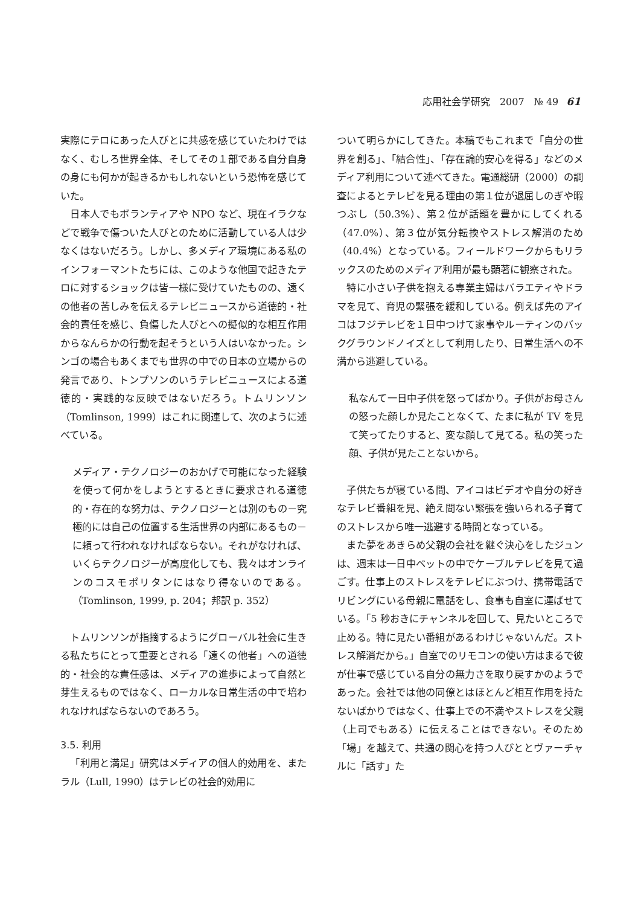応用社会学研究　2007　№ 49 61
実際にテロにあった人びとに共感を感じていたわけではなく、むしろ世界全体、そしてその１部である自分自身の身にも何かが起きるかもしれないという恐怖を感じていた。
日本人でもボランティアや NPO など、現在イラクなどで戦争で傷ついた人びとのために活動している人は少なくはないだろう。しかし、多メディア環境にある私のインフォーマントたちには、このような他国で起きたテロに対するショックは皆一様に受けていたものの、遠くの他者の苦しみを伝えるテレビニュースから道徳的・社会的責任を感じ、負傷した人びとへの擬似的な相互作用からなんらかの行動を起そうという人はいなかった。シンゴの場合もあくまでも世界の中での日本の立場からの発言であり、トンプソンのいうテレビニュースによる道徳的・実践的な反映ではないだろう。トムリンソン（Tomlinson, 1999）はこれに関連して、次のように述べている。
メディア・テクノロジーのおかげで可能になった経験を使って何かをしようとするときに要求される道徳的・存在的な努力は、テクノロジーとは別のもの－究極的には自己の位置する生活世界の内部にあるもの－に頼って行われなければならない。それがなければ、いくらテクノロジーが高度化しても、我々はオンラインのコスモポリタンにはなり得ないのである。（Tomlinson, 1999, p. 204；邦訳 p. 352）
トムリンソンが指摘するようにグローバル社会に生きる私たちにとって重要とされる「遠くの他者」への道徳的・社会的な責任感は、メディアの進歩によって自然と芽生えるものではなく、ローカルな日常生活の中で培われなければならないのであろう。
3.5. 利用
「利用と満足」研究はメディアの個人的効用を、またラル（Lull, 1990）はテレビの社会的効用に
ついて明らかにしてきた。本稿でもこれまで「自分の世界を創る」、「結合性」、「存在論的安心を得る」などのメディア利用について述べてきた。電通総研（2000）の調査によるとテレビを見る理由の第１位が退屈しのぎや暇つぶし（50.3%）、第２位が話題を豊かにしてくれる（47.0%）、第３位が気分転換やストレス解消のため（40.4%）となっている。フィールドワークからもリラックスのためのメディア利用が最も顕著に観察された。
特に小さい子供を抱える専業主婦はバラエティやドラマを見て、育児の緊張を緩和している。例えば先のアイコはフジテレビを１日中つけて家事やルーティンのバックグラウンドノイズとして利用したり、日常生活への不満から逃避している。
私なんて一日中子供を怒ってばかり。子供がお母さんの怒った顔しか見たことなくて、たまに私が TV を見て笑ってたりすると、変な顔して見てる。私の笑った顔、子供が見たことないから。
子供たちが寝ている間、アイコはビデオや自分の好きなテレビ番組を見、絶え間ない緊張を強いられる子育てのストレスから唯一逃避する時間となっている。
また夢をあきらめ父親の会社を継ぐ決心をしたジュンは、週末は一日中ベットの中でケーブルテレビを見て過ごす。仕事上のストレスをテレビにぶつけ、携帯電話でリビングにいる母親に電話をし、食事も自室に運ばせている。「5 秒おきにチャンネルを回して、見たいところで止める。特に見たい番組があるわけじゃないんだ。ストレス解消だから。」自室でのリモコンの使い方はまるで彼が仕事で感じている自分の無力さを取り戻すかのようであった。会社では他の同僚とはほとんど相互作用を持たないばかりではなく、仕事上での不満やストレスを父親（上司でもある）に伝えることはできない。そのため「場」を越えて、共通の関心を持つ人びととヴァーチャルに「話す」た